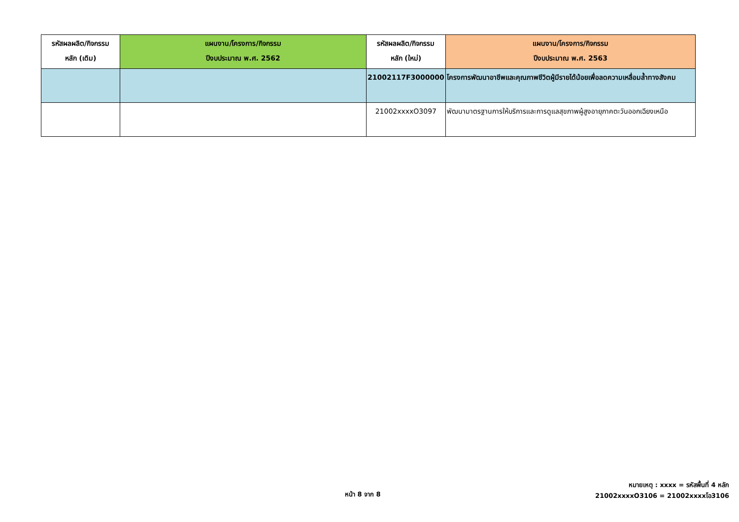| รหัสผลผลิต/กิจกรรม หลัก (เดิม) | แผนงาน/โครงการ/กิจกรรม ปีงบประมาณ พ.ศ. 2562 | รหัสผลผลิต/กิจกรรม หลัก (ใหม่) | แผนงาน/โครงการ/กิจกรรม ปีงบประมาณ พ.ศ. 2563 |
| --- | --- | --- | --- |
| | | 21002117F3000000 | โครงการพัฒนาอาชีพและคุณภาพชีวิตผู้มีรายได้น้อยเพื่อลดความเหลื่อมล้ำทางสังคม |
| | | 21002xxxxO3097 | พัฒนามาตรฐานการให้บริการและการดูแลสุขภาพผู้สูงอายุภาคตะวันออกเฉียงเหนือ |
หน้า 8 จาก 8
หมายเหตุ : xxxx = รหัสพื้นที่ 4 หลัก
21002xxxxO3106 = 21002xxxxโอ3106